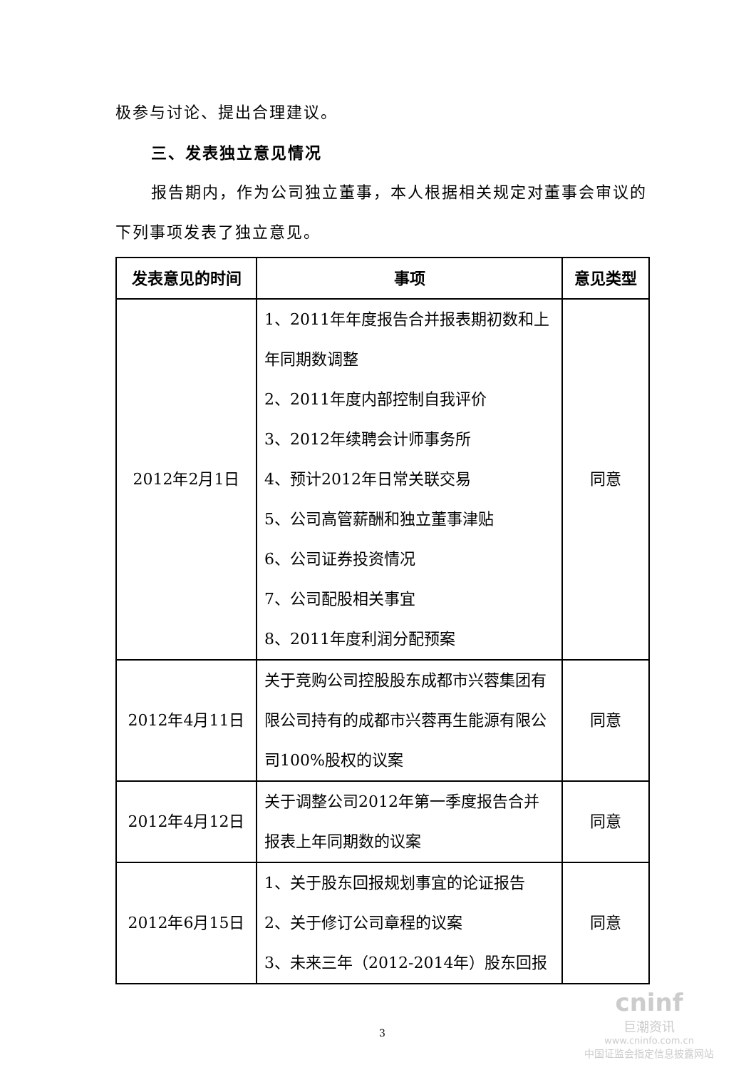极参与讨论、提出合理建议。
三、发表独立意见情况
报告期内，作为公司独立董事，本人根据相关规定对董事会审议的下列事项发表了独立意见。
| 发表意见的时间 | 事项 | 意见类型 |
| --- | --- | --- |
| 2012年2月1日 | 1、2011年年度报告合并报表期初数和上年同期数调整 2、2011年度内部控制自我评价 3、2012年续聘会计师事务所 4、预计2012年日常关联交易 5、公司高管薪酬和独立董事津贴 6、公司证券投资情况 7、公司配股相关事宜 8、2011年度利润分配预案 | 同意 |
| 2012年4月11日 | 关于竞购公司控股股东成都市兴蓉集团有限公司持有的成都市兴蓉再生能源有限公司100%股权的议案 | 同意 |
| 2012年4月12日 | 关于调整公司2012年第一季度报告合并报表上年同期数的议案 | 同意 |
| 2012年6月15日 | 1、关于股东回报规划事宜的论证报告 2、关于修订公司章程的议案 3、未来三年（2012-2014年）股东回报 | 同意 |
3
cninf
巨潮资讯
www.cninfo.com.cn
中国证监会指定信息披露网站